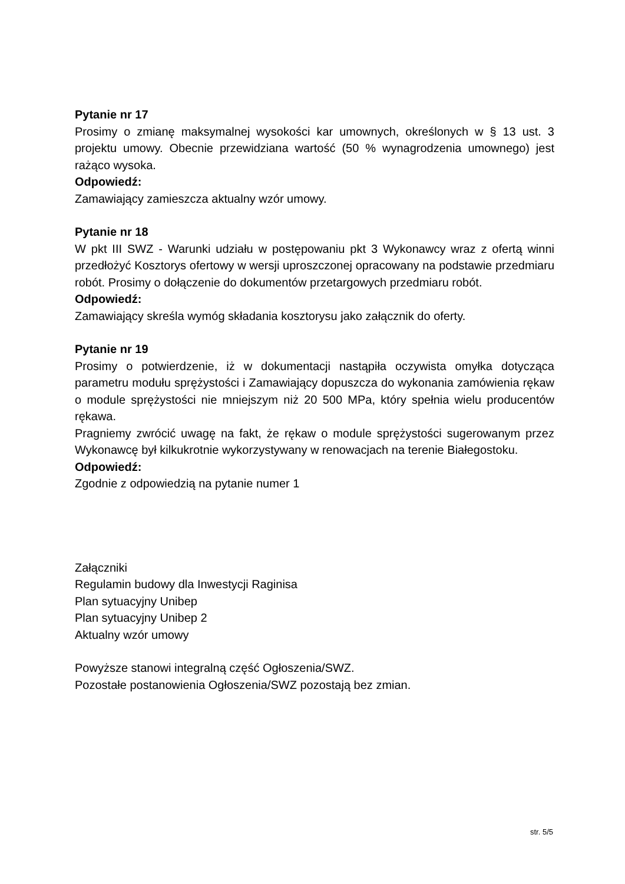Pytanie nr 17
Prosimy o zmianę maksymalnej wysokości kar umownych, określonych w § 13 ust. 3 projektu umowy. Obecnie przewidziana wartość (50 % wynagrodzenia umownego) jest rażąco wysoka.
Odpowiedź:
Zamawiający zamieszcza aktualny wzór umowy.
Pytanie nr 18
W pkt III SWZ - Warunki udziału w postępowaniu pkt 3 Wykonawcy wraz z ofertą winni przedłożyć Kosztorys ofertowy w wersji uproszczonej opracowany na podstawie przedmiaru robót. Prosimy o dołączenie do dokumentów przetargowych przedmiaru robót.
Odpowiedź:
Zamawiający skreśla wymóg składania kosztorysu jako załącznik do oferty.
Pytanie nr 19
Prosimy o potwierdzenie, iż w dokumentacji nastąpiła oczywista omyłka dotycząca parametru modułu sprężystości i Zamawiający dopuszcza do wykonania zamówienia rękaw o module sprężystości nie mniejszym niż 20 500 MPa, który spełnia wielu producentów rękawa.
Pragniemy zwrócić uwagę na fakt, że rękaw o module sprężystości sugerowanym przez Wykonawcę był kilkukrotnie wykorzystywany w renowacjach na terenie Białegostoku.
Odpowiedź:
Zgodnie z odpowiedzią na pytanie numer 1
Załączniki
Regulamin budowy dla Inwestycji Raginisa
Plan sytuacyjny Unibep
Plan sytuacyjny Unibep 2
Aktualny wzór umowy
Powyższe stanowi integralną część Ogłoszenia/SWZ.
Pozostałe postanowienia Ogłoszenia/SWZ pozostają bez zmian.
str. 5/5